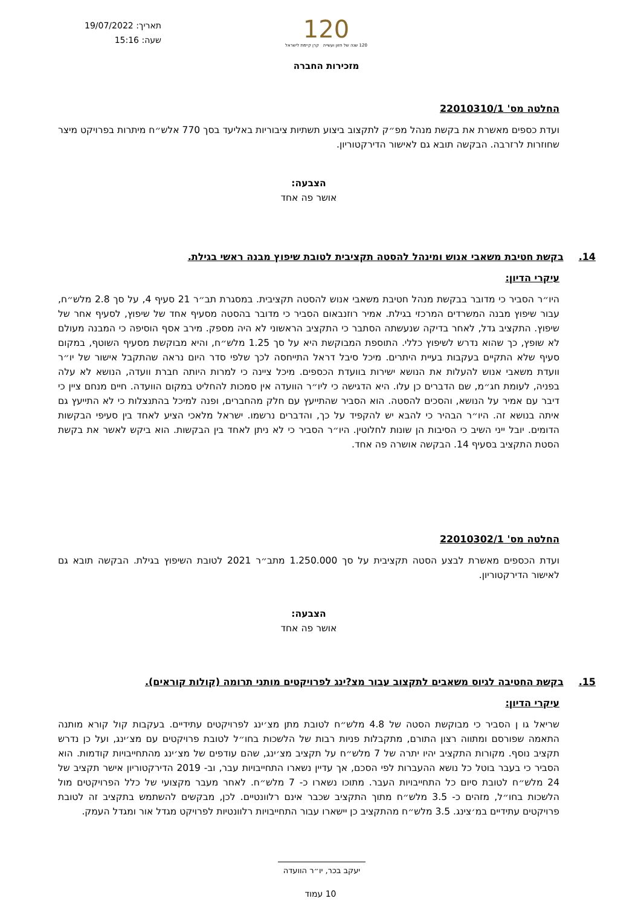תאריך: 19/07/2022
שעה: 15:16
120
120 שנה של חזון ועשייה קרן קיימת לישראל
מזכירות החברה
החלטה מס' 22010310/1
ועדת כספים מאשרת את בקשת מנהל מפ״ק לתקצוב ביצוע תשתיות ציבוריות באליעד בסך 770 אלש״ח מיתרות בפרויקט מיצר שחוזרות לרזרבה. הבקשה תובא גם לאישור הדירקטוריון.
הצבעה:
אושר פה אחד
14. בקשת חטיבת משאבי אנוש ומינהל להסטה תקציבית לטובת שיפוץ מבנה ראשי בגילת.
עיקרי הדיון:
היו״ר הסביר כי מדובר בבקשת מנהל חטיבת משאבי אנוש להסטה תקציבית. במסגרת תב״ר 21 סעיף 4, על סך 2.8 מלש״ח, עבור שיפוץ מבנה המשרדים המרכזי בגילת. אמיר רוזנבאום הסביר כי מדובר בהסטה מסעיף אחד של שיפוץ, לסעיף אחר של שיפוץ. התקציב גדל, לאחר בדיקה שנעשתה הסתבר כי התקציב הראשוני לא היה מספק. מירב אסף הוסיפה כי המבנה מעולם לא שופץ, כך שהוא נדרש לשיפוץ כללי. התוספת המבוקשת היא על סך 1.25 מלש״ח, והיא מבוקשת מסעיף השוטף, במקום סעיף שלא התקיים בעקבות בעיית היתרים. מיכל סיבל דראל התייחסה לכך שלפי סדר היום נראה שהתקבל אישור של יו״ר וועדת משאבי אנוש להעלות את הנושא ישירות בוועדת הכספים. מיכל ציינה כי למרות היותה חברת וועדה, הנושא לא עלה בפניה, לעומת חג״מ, שם הדברים כן עלו. היא הדגישה כי ליו״ר הוועדה אין סמכות להחליט במקום הוועדה. חיים מנחם ציין כי דיבר עם אמיר על הנושא, והסכים להסטה. הוא הסביר שהתייעץ עם חלק מהחברים, ופנה למיכל בהתנצלות כי לא התייעץ גם איתה בנושא זה. היו״ר הבהיר כי להבא יש להקפיד על כך, והדברים נרשמו. ישראל מלאכי הציע לאחד בין סעיפי הבקשות הדומים. יובל ייני השיב כי הסיבות הן שונות לחלוטין. היו״ר הסביר כי לא ניתן לאחד בין הבקשות. הוא ביקש לאשר את בקשת הסטת התקציב בסעיף 14. הבקשה אושרה פה אחד.
החלטה מס' 22010302/1
ועדת הכספים מאשרת לבצע הסטה תקציבית על סך 1.250.000 מתב״ר 2021 לטובת השיפוץ בגילת. הבקשה תובא גם לאישור הדירקטוריון.
הצבעה:
אושר פה אחד
15. בקשת החטיבה לגיוס משאבים לתקצוב עבור מצ?ינג לפרויקטים מותני תרומה (קולות קוראים).
עיקרי הדיון:
שריאל גו ן הסביר כי מבוקשת הסטה של 4.8 מלש״ח לטובת מתן מצ׳ינג לפרויקטים עתידיים. בעקבות קול קורא מותנה התאמה שפורסם ומתווה רצון התורם, מתקבלות פניות רבות של הלשכות בחו״ל לטובת פרויקטים עם מצ׳ינג, ועל כן נדרש תקציב נוסף. מקורות התקציב יהיו יתרה של 7 מלש״ח על תקציב מצ׳ינג, שהם עודפים של מצ׳ינג מהתחייבויות קודמות. הוא הסביר כי בעבר בוטל כל נושא ההעברות לפי הסכם, אך עדיין נשארו התחייבויות עבר, וב- 2019 הדירקטוריון אישר תקציב של 24 מלש״ח לטובת סיום כל התחייבויות העבר. מתוכו נשארו כ- 7 מלש״ח. לאחר מעבר מקצועי של כלל הפרויקטים מול הלשכות בחו״ל, מזהים כ- 3.5 מלש״ח מתוך התקציב שכבר אינם רלוונטיים. לכן, מבקשים להשתמש בתקציב זה לטובת פרויקטים עתידיים במ׳צינג. 3.5 מלש״ח מהתקציב כן יישארו עבור התחייבויות רלוונטיות לפרויקט מגדל אור ומגדל העמק.
יעקב בכר, יו״ר הוועדה
10 עמוד